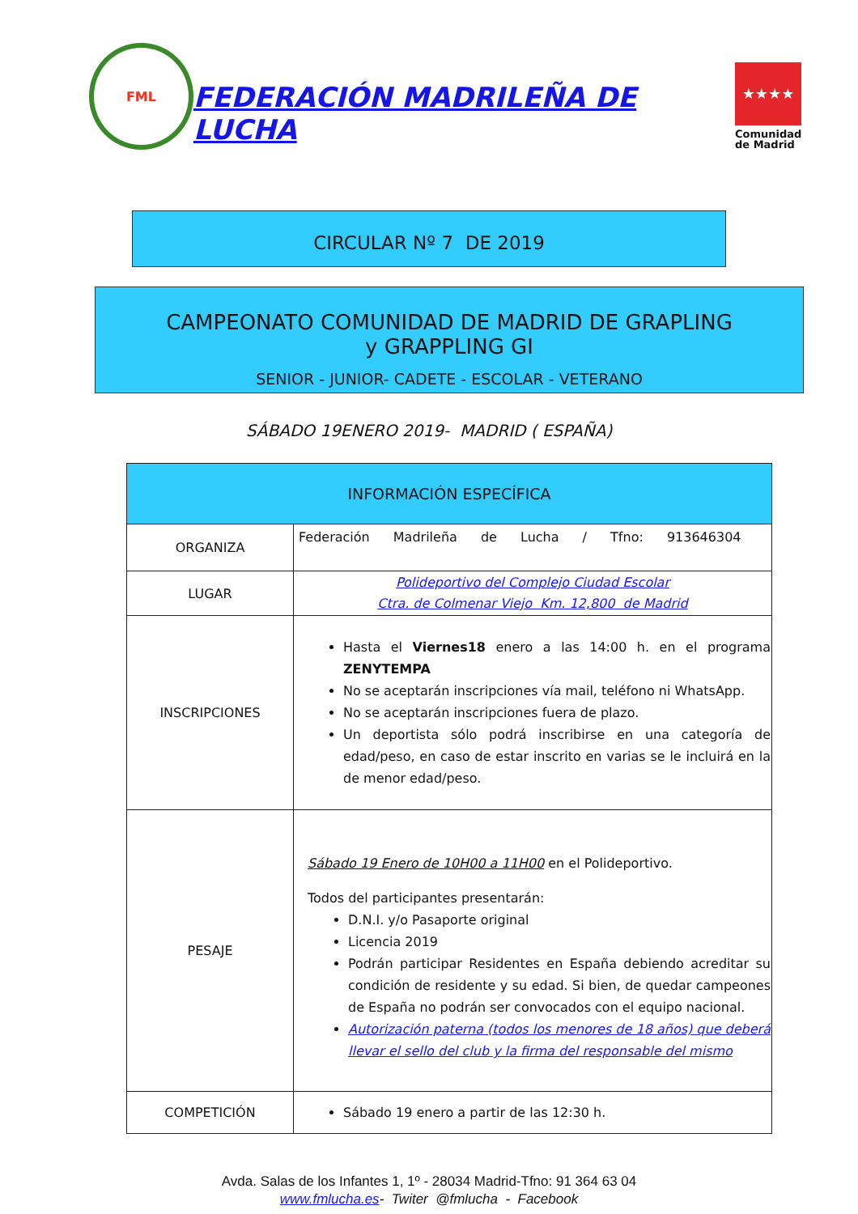FML
FEDERACIÓN MADRILEÑA DE LUCHA
★★★★
Comunidad
de Madrid
CIRCULAR Nº 7 DE 2019
CAMPEONATO COMUNIDAD DE MADRID DE GRAPLING
y GRAPPLING GI
SENIOR - JUNIOR- CADETE - ESCOLAR - VETERANO
SÁBADO 19ENERO 2019- MADRID ( ESPAÑA)
| INFORMACIÓN ESPECÍFICA | |
| --- | --- |
| ORGANIZA | Federación Madrileña de Lucha / Tfno: 913646304 |
| LUGAR | Polideportivo del Complejo Ciudad Escolar Ctra. de Colmenar Viejo Km. 12,800 de Madrid |
| INSCRIPCIONES | Hasta el Viernes18 enero a las 14:00 h. en el programa ZENYTEMPA No se aceptarán inscripciones vía mail, teléfono ni WhatsApp. No se aceptarán inscripciones fuera de plazo. Un deportista sólo podrá inscribirse en una categoría de edad/peso, en caso de estar inscrito en varias se le incluirá en la de menor edad/peso. |
| PESAJE | Sábado 19 Enero de 10H00 a 11H00 en el Polideportivo. Todos del participantes presentarán: D.N.I. y/o Pasaporte original Licencia 2019 Podrán participar Residentes en España debiendo acreditar su condición de residente y su edad. Si bien, de quedar campeones de España no podrán ser convocados con el equipo nacional. Autorización paterna (todos los menores de 18 años) que deberá llevar el sello del club y la firma del responsable del mismo |
| COMPETICIÓN | Sábado 19 enero a partir de las 12:30 h. |
Avda. Salas de los Infantes 1, 1º - 28034 Madrid-Tfno: 91 364 63 04
www.fmlucha.es- Twiter @fmlucha - Facebook